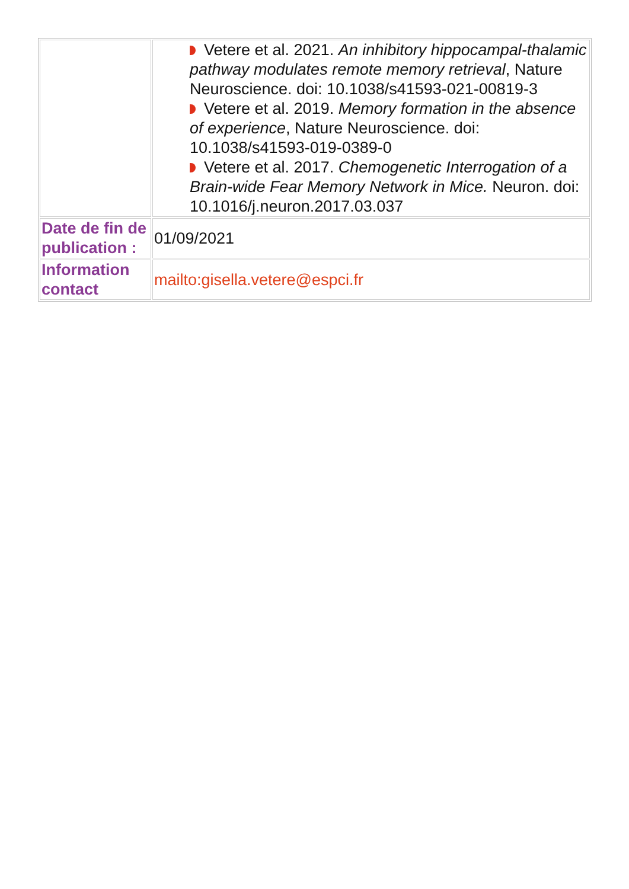| | Vetere et al. 2021. An inhibitory hippocampal-thalamic pathway modulates remote memory retrieval , Nature Neuroscience. doi: 10.1038/s41593-021-00819-3 Vetere et al. 2019. Memory formation in the absence of experience , Nature Neuroscience. doi: 10.1038/s41593-019-0389-0 Vetere et al. 2017. Chemogenetic Interrogation of a Brain-wide Fear Memory Network in Mice. Neuron. doi: 10.1016/j.neuron.2017.03.037 |
| Date de fin de publication : | 01/09/2021 |
| Information contact | mailto:gisella.vetere@espci.fr |